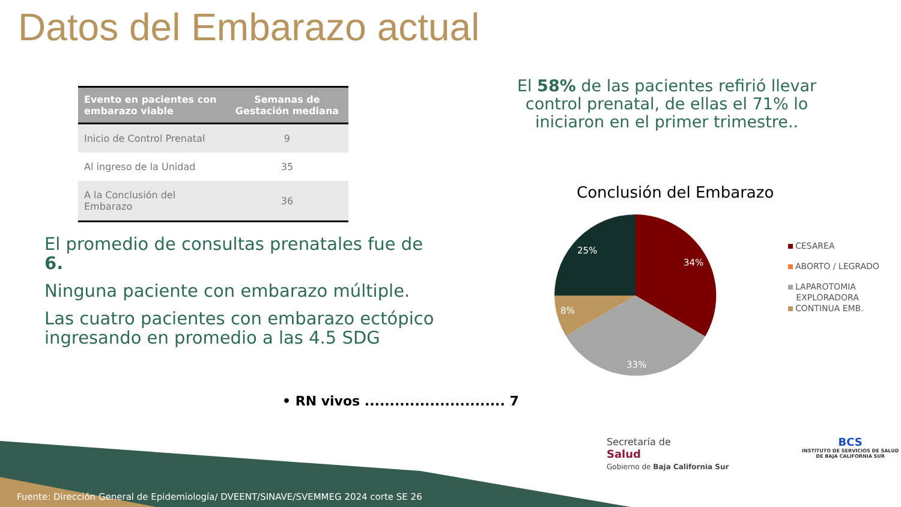Datos del Embarazo actual
| Evento en pacientes con embarazo viable | Semanas de Gestación mediana |
| --- | --- |
| Inicio de Control Prenatal | 9 |
| Al ingreso de la Unidad | 35 |
| A la Conclusión del Embarazo | 36 |
El promedio de consultas prenatales fue de 6.
Ninguna paciente con embarazo múltiple.
Las cuatro pacientes con embarazo ectópico ingresando en promedio a las 4.5 SDG
• RN vivos ............................ 7
El 58% de las pacientes refirió llevar control prenatal, de ellas el 71% lo iniciaron en el primer trimestre..
Conclusión del Embarazo
34%
33%
8%
25%
CESAREA
ABORTO / LEGRADO
LAPAROTOMIA
EXPLORADORA
CONTINUA EMB.
Secretaría de
Salud
Gobierno de Baja California Sur
BCS
INSTITUTO DE SERVICIOS DE SALUD
DE BAJA CALIFORNIA SUR
Fuente: Dirección General de Epidemiología/ DVEENT/SINAVE/SVEMMEG 2024 corte SE 26